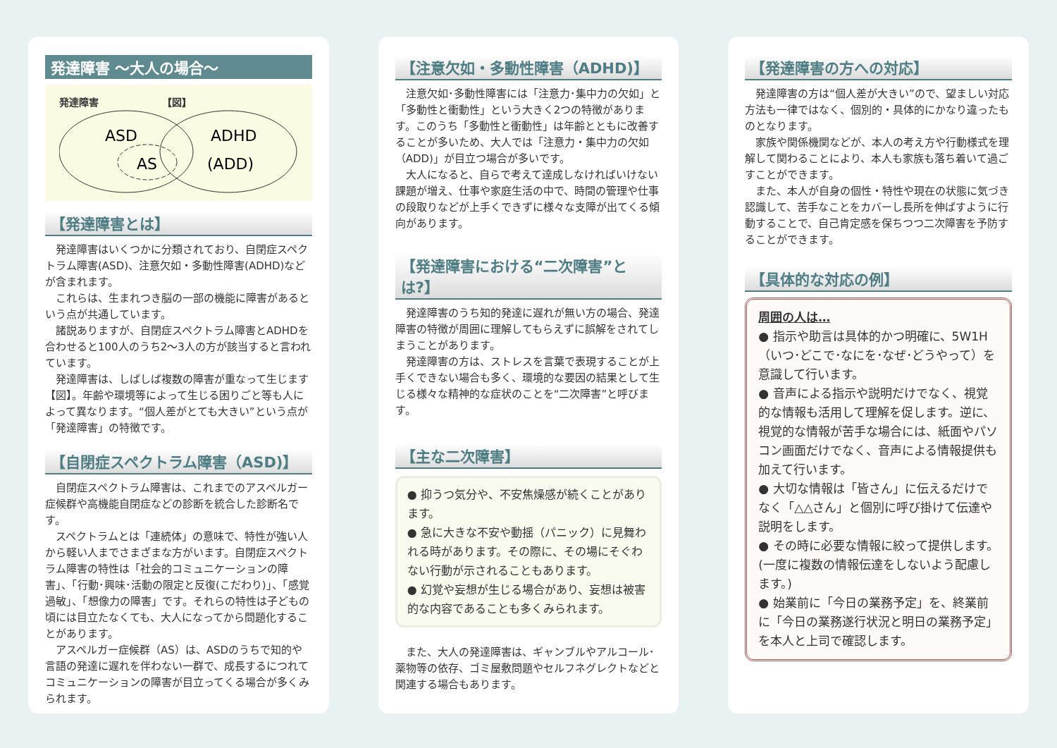発達障害 ～大人の場合～
発達障害 【図】
ASD
AS
ADHD
(ADD)
【発達障害とは】
発達障害はいくつかに分類されており、自閉症スペクトラム障害(ASD)、注意欠如・多動性障害(ADHD)などが含まれます。
これらは、生まれつき脳の一部の機能に障害があるという点が共通しています。
諸説ありますが、自閉症スペクトラム障害とADHDを合わせると100人のうち2～3人の方が該当すると言われています。
発達障害は、しばしば複数の障害が重なって生じます【図】。年齢や環境等によって生じる困りごと等も人によって異なります。“個人差がとても大きい”という点が「発達障害」の特徴です。
【自閉症スペクトラム障害（ASD)】
自閉症スペクトラム障害は、これまでのアスペルガー症候群や高機能自閉症などの診断を統合した診断名です。
スペクトラムとは「連続体」の意味で、特性が強い人から軽い人までさまざまな方がいます。自閉症スペクトラム障害の特性は「社会的コミュニケーションの障害」、「行動･興味･活動の限定と反復(こだわり)」、「感覚過敏」、「想像力の障害」です。それらの特性は子どもの頃には目立たなくても、大人になってから問題化することがあります。
アスペルガー症候群（AS）は、ASDのうちで知的や言語の発達に遅れを伴わない一群で、成長するにつれてコミュニケーションの障害が目立ってくる場合が多くみられます。
【注意欠如・多動性障害（ADHD)】
注意欠如･多動性障害には「注意力･集中力の欠如」と「多動性と衝動性」という大きく2つの特徴があります。このうち「多動性と衝動性」は年齢とともに改善することが多いため、大人では「注意力・集中力の欠如（ADD)」が目立つ場合が多いです。
大人になると、自らで考えて達成しなければいけない課題が増え、仕事や家庭生活の中で、時間の管理や仕事の段取りなどが上手くできずに様々な支障が出てくる傾向があります。
【発達障害における“二次障害”とは?】
発達障害のうち知的発達に遅れが無い方の場合、発達障害の特徴が周囲に理解してもらえずに誤解をされてしまうことがあります。
発達障害の方は、ストレスを言葉で表現することが上手くできない場合も多く、環境的な要因の結果として生じる様々な精神的な症状のことを“二次障害”と呼びます。
【主な二次障害】
● 抑うつ気分や、不安焦燥感が続くことがあります。
● 急に大きな不安や動揺（パニック）に見舞われる時があります。その際に、その場にそぐわない行動が示されることもあります。
● 幻覚や妄想が生じる場合があり、妄想は被害的な内容であることも多くみられます。
また、大人の発達障害は、ギャンブルやアルコール･薬物等の依存、ゴミ屋敷問題やセルフネグレクトなどと関連する場合もあります。
【発達障害の方への対応】
発達障害の方は“個人差が大きい”ので、望ましい対応方法も一律ではなく、個別的・具体的にかなり違ったものとなります。
家族や関係機関などが、本人の考え方や行動様式を理解して関わることにより、本人も家族も落ち着いて過ごすことができます。
また、本人が自身の個性・特性や現在の状態に気づき認識して、苦手なことをカバーし長所を伸ばすように行動することで、自己肯定感を保ちつつ二次障害を予防することができます。
【具体的な対応の例】
周囲の人は…
● 指示や助言は具体的かつ明確に、5W1H（いつ･どこで･なにを･なぜ･どうやって）を意識して行います。
● 音声による指示や説明だけでなく、視覚的な情報も活用して理解を促します。逆に、視覚的な情報が苦手な場合には、紙面やパソコン画面だけでなく、音声による情報提供も加えて行います。
● 大切な情報は「皆さん」に伝えるだけでなく「△△さん」と個別に呼び掛けて伝達や説明をします。
● その時に必要な情報に絞って提供します。(一度に複数の情報伝達をしないよう配慮します。)
● 始業前に「今日の業務予定」を、終業前に「今日の業務遂行状況と明日の業務予定」を本人と上司で確認します。